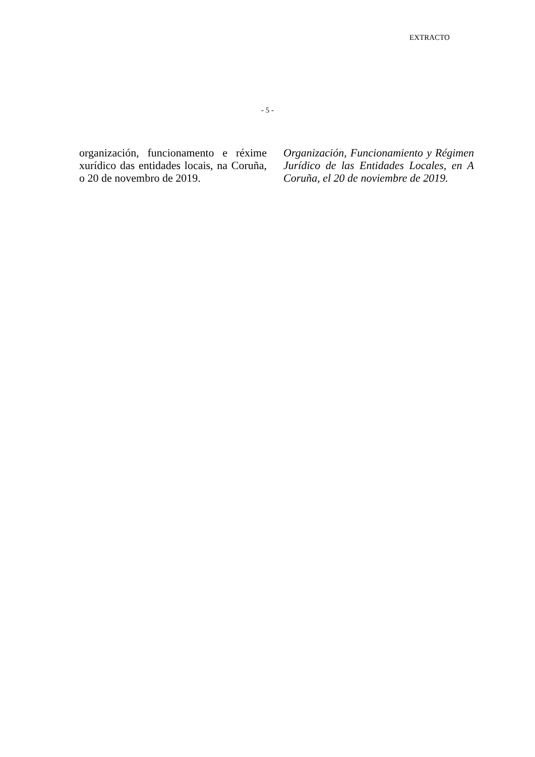EXTRACTO
- 5 -
organización, funcionamento e réxime xurídico das entidades locais, na Coruña, o 20 de novembro de 2019.
Organización, Funcionamiento y Régimen Jurídico de las Entidades Locales, en A Coruña, el 20 de noviembre de 2019.